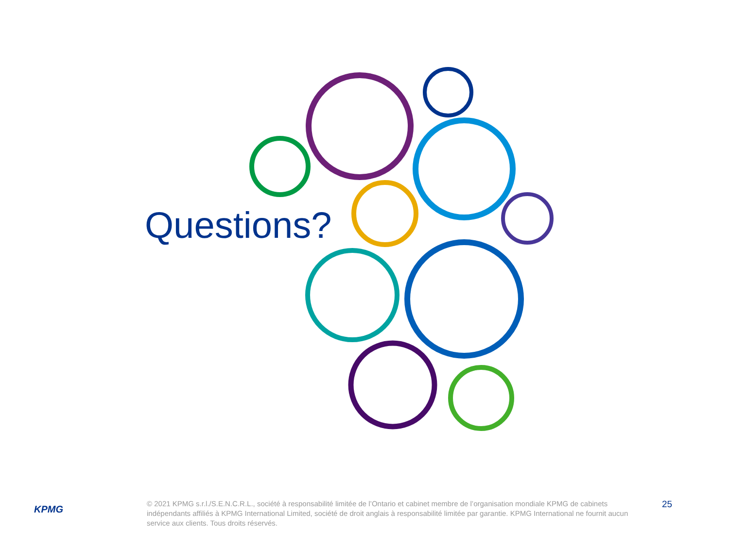Questions?
KPMG
© 2021 KPMG s.r.l./S.E.N.C.R.L., société à responsabilité limitée de l’Ontario et cabinet membre de l’organisation mondiale KPMG de cabinets indépendants affiliés à KPMG International Limited, société de droit anglais à responsabilité limitée par garantie. KPMG International ne fournit aucun service aux clients. Tous droits réservés.
25